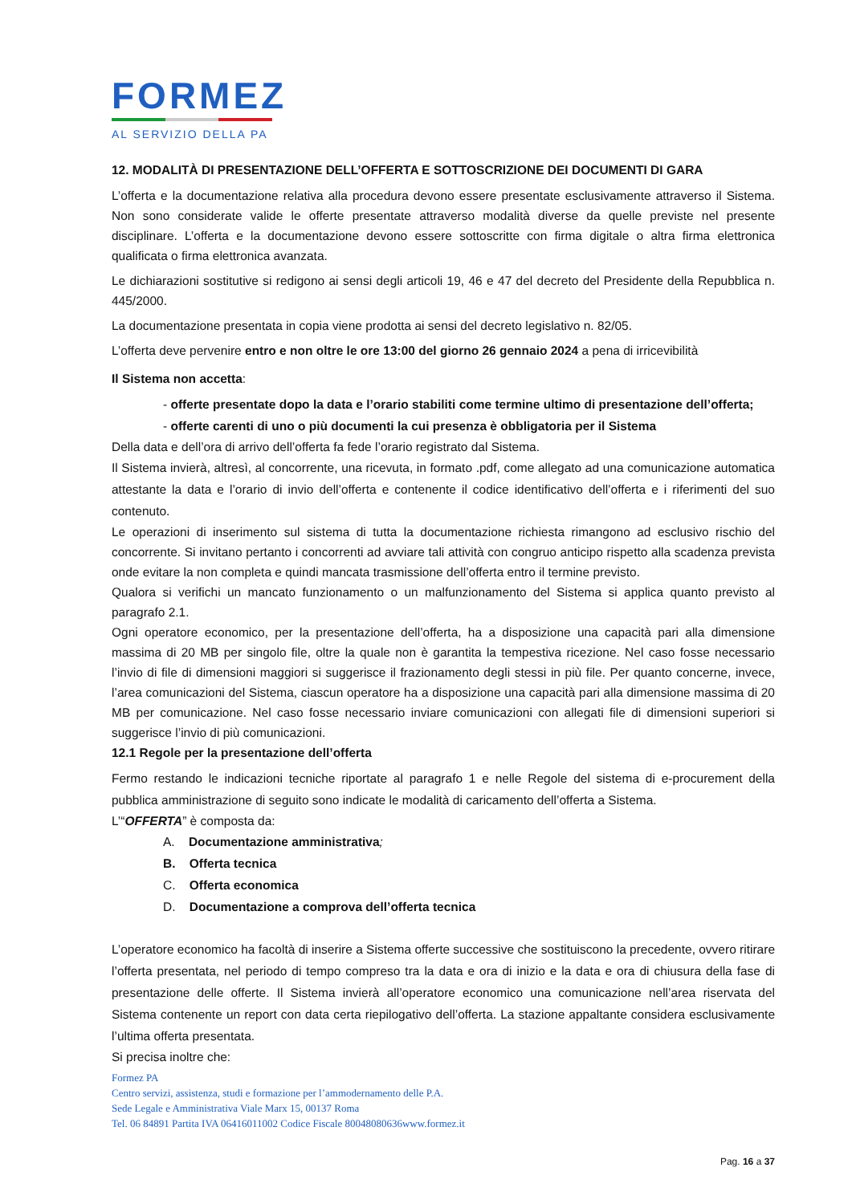FORMEZ
AL SERVIZIO DELLA PA
12. MODALITÀ DI PRESENTAZIONE DELL’OFFERTA E SOTTOSCRIZIONE DEI DOCUMENTI DI GARA
L’offerta e la documentazione relativa alla procedura devono essere presentate esclusivamente attraverso il Sistema. Non sono considerate valide le offerte presentate attraverso modalità diverse da quelle previste nel presente disciplinare. L’offerta e la documentazione devono essere sottoscritte con firma digitale o altra firma elettronica qualificata o firma elettronica avanzata.
Le dichiarazioni sostitutive si redigono ai sensi degli articoli 19, 46 e 47 del decreto del Presidente della Repubblica n. 445/2000.
La documentazione presentata in copia viene prodotta ai sensi del decreto legislativo n. 82/05.
L’offerta deve pervenire entro e non oltre le ore 13:00 del giorno 26 gennaio 2024 a pena di irricevibilità
Il Sistema non accetta:
- offerte presentate dopo la data e l’orario stabiliti come termine ultimo di presentazione dell’offerta;
- offerte carenti di uno o più documenti la cui presenza è obbligatoria per il Sistema
Della data e dell’ora di arrivo dell’offerta fa fede l’orario registrato dal Sistema.
Il Sistema invierà, altresì, al concorrente, una ricevuta, in formato .pdf, come allegato ad una comunicazione automatica attestante la data e l’orario di invio dell’offerta e contenente il codice identificativo dell’offerta e i riferimenti del suo contenuto.
Le operazioni di inserimento sul sistema di tutta la documentazione richiesta rimangono ad esclusivo rischio del concorrente. Si invitano pertanto i concorrenti ad avviare tali attività con congruo anticipo rispetto alla scadenza prevista onde evitare la non completa e quindi mancata trasmissione dell’offerta entro il termine previsto.
Qualora si verifichi un mancato funzionamento o un malfunzionamento del Sistema si applica quanto previsto al paragrafo 2.1.
Ogni operatore economico, per la presentazione dell’offerta, ha a disposizione una capacità pari alla dimensione massima di 20 MB per singolo file, oltre la quale non è garantita la tempestiva ricezione. Nel caso fosse necessario l’invio di file di dimensioni maggiori si suggerisce il frazionamento degli stessi in più file. Per quanto concerne, invece, l’area comunicazioni del Sistema, ciascun operatore ha a disposizione una capacità pari alla dimensione massima di 20 MB per comunicazione. Nel caso fosse necessario inviare comunicazioni con allegati file di dimensioni superiori si suggerisce l’invio di più comunicazioni.
12.1 Regole per la presentazione dell’offerta
Fermo restando le indicazioni tecniche riportate al paragrafo 1 e nelle Regole del sistema di e-procurement della pubblica amministrazione di seguito sono indicate le modalità di caricamento dell’offerta a Sistema.
L’“OFFERTA” è composta da:
A. Documentazione amministrativa;
B. Offerta tecnica
C. Offerta economica
D. Documentazione a comprova dell’offerta tecnica
L’operatore economico ha facoltà di inserire a Sistema offerte successive che sostituiscono la precedente, ovvero ritirare l’offerta presentata, nel periodo di tempo compreso tra la data e ora di inizio e la data e ora di chiusura della fase di presentazione delle offerte. Il Sistema invierà all’operatore economico una comunicazione nell’area riservata del Sistema contenente un report con data certa riepilogativo dell’offerta. La stazione appaltante considera esclusivamente l’ultima offerta presentata.
Si precisa inoltre che:
Formez PA
Centro servizi, assistenza, studi e formazione per l’ammodernamento delle P.A.
Sede Legale e Amministrativa Viale Marx 15, 00137 Roma
Tel. 06 84891 Partita IVA 06416011002 Codice Fiscale 80048080636www.formez.it
Pag. 16 a 37